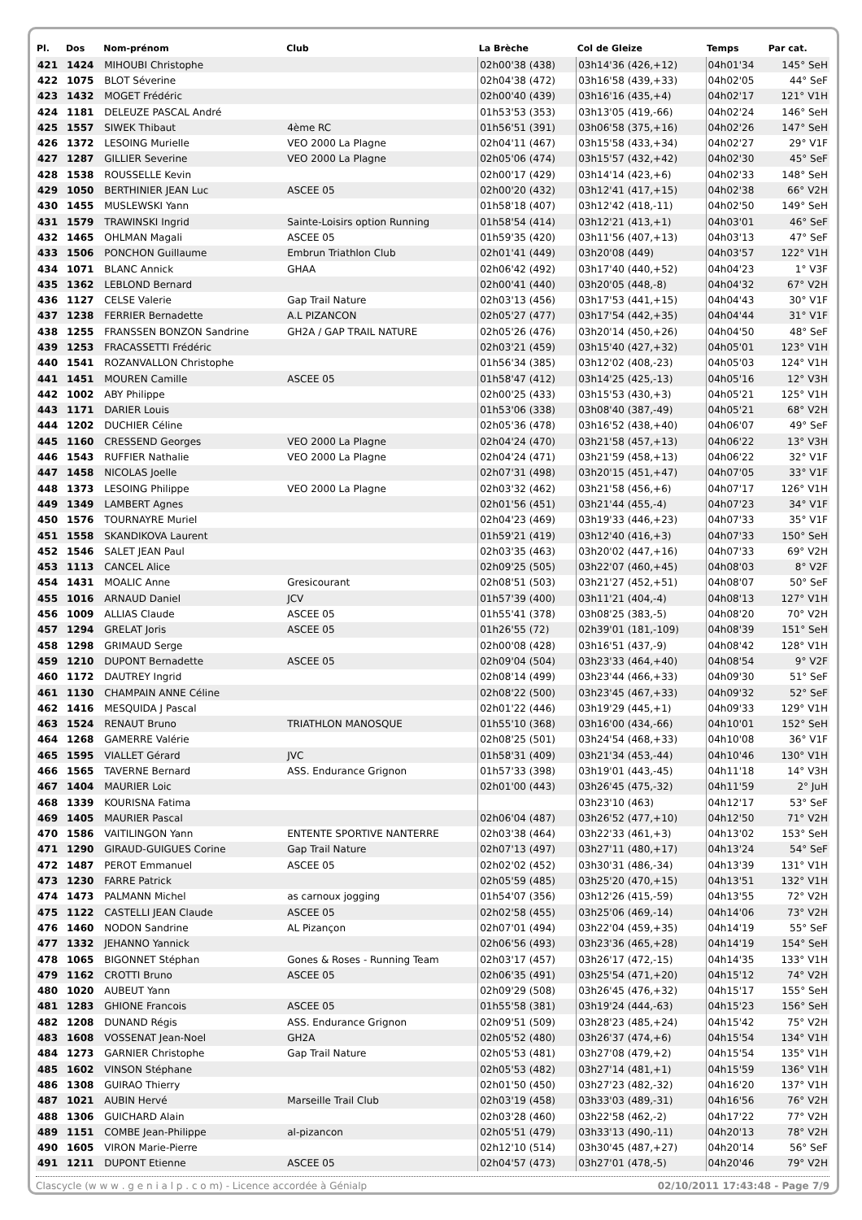| Pl. | Dos | Nom-prénom | Club | La Brèche | Col de Gleize | Temps | Par cat. |
| --- | --- | --- | --- | --- | --- | --- | --- |
| 421 | 1424 | MIHOUBI Christophe | | 02h00'38 (438) | 03h14'36 (426,+12) | 04h01'34 | 145° SeH |
| 422 | 1075 | BLOT Séverine | | 02h04'38 (472) | 03h16'58 (439,+33) | 04h02'05 | 44° SeF |
| 423 | 1432 | MOGET Frédéric | | 02h00'40 (439) | 03h16'16 (435,+4) | 04h02'17 | 121° V1H |
| 424 | 1181 | DELEUZE PASCAL André | | 01h53'53 (353) | 03h13'05 (419,-66) | 04h02'24 | 146° SeH |
| 425 | 1557 | SIWEK Thibaut | 4ème RC | 01h56'51 (391) | 03h06'58 (375,+16) | 04h02'26 | 147° SeH |
| 426 | 1372 | LESOING Murielle | VEO 2000 La Plagne | 02h04'11 (467) | 03h15'58 (433,+34) | 04h02'27 | 29° V1F |
| 427 | 1287 | GILLIER Severine | VEO 2000 La Plagne | 02h05'06 (474) | 03h15'57 (432,+42) | 04h02'30 | 45° SeF |
| 428 | 1538 | ROUSSELLE Kevin | | 02h00'17 (429) | 03h14'14 (423,+6) | 04h02'33 | 148° SeH |
| 429 | 1050 | BERTHINIER JEAN Luc | ASCEE 05 | 02h00'20 (432) | 03h12'41 (417,+15) | 04h02'38 | 66° V2H |
| 430 | 1455 | MUSLEWSKI Yann | | 01h58'18 (407) | 03h12'42 (418,-11) | 04h02'50 | 149° SeH |
| 431 | 1579 | TRAWINSKI Ingrid | Sainte-Loisirs option Running | 01h58'54 (414) | 03h12'21 (413,+1) | 04h03'01 | 46° SeF |
| 432 | 1465 | OHLMAN Magali | ASCEE 05 | 01h59'35 (420) | 03h11'56 (407,+13) | 04h03'13 | 47° SeF |
| 433 | 1506 | PONCHON Guillaume | Embrun Triathlon Club | 02h01'41 (449) | 03h20'08 (449) | 04h03'57 | 122° V1H |
| 434 | 1071 | BLANC Annick | GHAA | 02h06'42 (492) | 03h17'40 (440,+52) | 04h04'23 | 1° V3F |
| 435 | 1362 | LEBLOND Bernard | | 02h00'41 (440) | 03h20'05 (448,-8) | 04h04'32 | 67° V2H |
| 436 | 1127 | CELSE Valerie | Gap Trail Nature | 02h03'13 (456) | 03h17'53 (441,+15) | 04h04'43 | 30° V1F |
| 437 | 1238 | FERRIER Bernadette | A.L PIZANCON | 02h05'27 (477) | 03h17'54 (442,+35) | 04h04'44 | 31° V1F |
| 438 | 1255 | FRANSSEN BONZON Sandrine | GH2A / GAP TRAIL NATURE | 02h05'26 (476) | 03h20'14 (450,+26) | 04h04'50 | 48° SeF |
| 439 | 1253 | FRACASSETTI Frédéric | | 02h03'21 (459) | 03h15'40 (427,+32) | 04h05'01 | 123° V1H |
| 440 | 1541 | ROZANVALLON Christophe | | 01h56'34 (385) | 03h12'02 (408,-23) | 04h05'03 | 124° V1H |
| 441 | 1451 | MOUREN Camille | ASCEE 05 | 01h58'47 (412) | 03h14'25 (425,-13) | 04h05'16 | 12° V3H |
| 442 | 1002 | ABY Philippe | | 02h00'25 (433) | 03h15'53 (430,+3) | 04h05'21 | 125° V1H |
| 443 | 1171 | DARIER Louis | | 01h53'06 (338) | 03h08'40 (387,-49) | 04h05'21 | 68° V2H |
| 444 | 1202 | DUCHIER Céline | | 02h05'36 (478) | 03h16'52 (438,+40) | 04h06'07 | 49° SeF |
| 445 | 1160 | CRESSEND Georges | VEO 2000 La Plagne | 02h04'24 (470) | 03h21'58 (457,+13) | 04h06'22 | 13° V3H |
| 446 | 1543 | RUFFIER Nathalie | VEO 2000 La Plagne | 02h04'24 (471) | 03h21'59 (458,+13) | 04h06'22 | 32° V1F |
| 447 | 1458 | NICOLAS Joelle | | 02h07'31 (498) | 03h20'15 (451,+47) | 04h07'05 | 33° V1F |
| 448 | 1373 | LESOING Philippe | VEO 2000 La Plagne | 02h03'32 (462) | 03h21'58 (456,+6) | 04h07'17 | 126° V1H |
| 449 | 1349 | LAMBERT Agnes | | 02h01'56 (451) | 03h21'44 (455,-4) | 04h07'23 | 34° V1F |
| 450 | 1576 | TOURNAYRE Muriel | | 02h04'23 (469) | 03h19'33 (446,+23) | 04h07'33 | 35° V1F |
| 451 | 1558 | SKANDIKOVA Laurent | | 01h59'21 (419) | 03h12'40 (416,+3) | 04h07'33 | 150° SeH |
| 452 | 1546 | SALET JEAN Paul | | 02h03'35 (463) | 03h20'02 (447,+16) | 04h07'33 | 69° V2H |
| 453 | 1113 | CANCEL Alice | | 02h09'25 (505) | 03h22'07 (460,+45) | 04h08'03 | 8° V2F |
| 454 | 1431 | MOALIC Anne | Gresicourant | 02h08'51 (503) | 03h21'27 (452,+51) | 04h08'07 | 50° SeF |
| 455 | 1016 | ARNAUD Daniel | JCV | 01h57'39 (400) | 03h11'21 (404,-4) | 04h08'13 | 127° V1H |
| 456 | 1009 | ALLIAS Claude | ASCEE 05 | 01h55'41 (378) | 03h08'25 (383,-5) | 04h08'20 | 70° V2H |
| 457 | 1294 | GRELAT Joris | ASCEE 05 | 01h26'55 (72) | 02h39'01 (181,-109) | 04h08'39 | 151° SeH |
| 458 | 1298 | GRIMAUD Serge | | 02h00'08 (428) | 03h16'51 (437,-9) | 04h08'42 | 128° V1H |
| 459 | 1210 | DUPONT Bernadette | ASCEE 05 | 02h09'04 (504) | 03h23'33 (464,+40) | 04h08'54 | 9° V2F |
| 460 | 1172 | DAUTREY Ingrid | | 02h08'14 (499) | 03h23'44 (466,+33) | 04h09'30 | 51° SeF |
| 461 | 1130 | CHAMPAIN ANNE Céline | | 02h08'22 (500) | 03h23'45 (467,+33) | 04h09'32 | 52° SeF |
| 462 | 1416 | MESQUIDA J Pascal | | 02h01'22 (446) | 03h19'29 (445,+1) | 04h09'33 | 129° V1H |
| 463 | 1524 | RENAUT Bruno | TRIATHLON MANOSQUE | 01h55'10 (368) | 03h16'00 (434,-66) | 04h10'01 | 152° SeH |
| 464 | 1268 | GAMERRE Valérie | | 02h08'25 (501) | 03h24'54 (468,+33) | 04h10'08 | 36° V1F |
| 465 | 1595 | VIALLET Gérard | JVC | 01h58'31 (409) | 03h21'34 (453,-44) | 04h10'46 | 130° V1H |
| 466 | 1565 | TAVERNE Bernard | ASS. Endurance Grignon | 01h57'33 (398) | 03h19'01 (443,-45) | 04h11'18 | 14° V3H |
| 467 | 1404 | MAURIER Loic | | 02h01'00 (443) | 03h26'45 (475,-32) | 04h11'59 | 2° JuH |
| 468 | 1339 | KOURISNA Fatima | | | 03h23'10 (463) | 04h12'17 | 53° SeF |
| 469 | 1405 | MAURIER Pascal | | 02h06'04 (487) | 03h26'52 (477,+10) | 04h12'50 | 71° V2H |
| 470 | 1586 | VAITILINGON Yann | ENTENTE SPORTIVE NANTERRE | 02h03'38 (464) | 03h22'33 (461,+3) | 04h13'02 | 153° SeH |
| 471 | 1290 | GIRAUD-GUIGUES Corine | Gap Trail Nature | 02h07'13 (497) | 03h27'11 (480,+17) | 04h13'24 | 54° SeF |
| 472 | 1487 | PEROT Emmanuel | ASCEE 05 | 02h02'02 (452) | 03h30'31 (486,-34) | 04h13'39 | 131° V1H |
| 473 | 1230 | FARRE Patrick | | 02h05'59 (485) | 03h25'20 (470,+15) | 04h13'51 | 132° V1H |
| 474 | 1473 | PALMANN Michel | as carnoux jogging | 01h54'07 (356) | 03h12'26 (415,-59) | 04h13'55 | 72° V2H |
| 475 | 1122 | CASTELLI JEAN Claude | ASCEE 05 | 02h02'58 (455) | 03h25'06 (469,-14) | 04h14'06 | 73° V2H |
| 476 | 1460 | NODON Sandrine | AL Pizançon | 02h07'01 (494) | 03h22'04 (459,+35) | 04h14'19 | 55° SeF |
| 477 | 1332 | JEHANNO Yannick | | 02h06'56 (493) | 03h23'36 (465,+28) | 04h14'19 | 154° SeH |
| 478 | 1065 | BIGONNET Stéphan | Gones & Roses - Running Team | 02h03'17 (457) | 03h26'17 (472,-15) | 04h14'35 | 133° V1H |
| 479 | 1162 | CROTTI Bruno | ASCEE 05 | 02h06'35 (491) | 03h25'54 (471,+20) | 04h15'12 | 74° V2H |
| 480 | 1020 | AUBEUT Yann | | 02h09'29 (508) | 03h26'45 (476,+32) | 04h15'17 | 155° SeH |
| 481 | 1283 | GHIONE Francois | ASCEE 05 | 01h55'58 (381) | 03h19'24 (444,-63) | 04h15'23 | 156° SeH |
| 482 | 1208 | DUNAND Régis | ASS. Endurance Grignon | 02h09'51 (509) | 03h28'23 (485,+24) | 04h15'42 | 75° V2H |
| 483 | 1608 | VOSSENAT Jean-Noel | GH2A | 02h05'52 (480) | 03h26'37 (474,+6) | 04h15'54 | 134° V1H |
| 484 | 1273 | GARNIER Christophe | Gap Trail Nature | 02h05'53 (481) | 03h27'08 (479,+2) | 04h15'54 | 135° V1H |
| 485 | 1602 | VINSON Stéphane | | 02h05'53 (482) | 03h27'14 (481,+1) | 04h15'59 | 136° V1H |
| 486 | 1308 | GUIRAO Thierry | | 02h01'50 (450) | 03h27'23 (482,-32) | 04h16'20 | 137° V1H |
| 487 | 1021 | AUBIN Hervé | Marseille Trail Club | 02h03'19 (458) | 03h33'03 (489,-31) | 04h16'56 | 76° V2H |
| 488 | 1306 | GUICHARD Alain | | 02h03'28 (460) | 03h22'58 (462,-2) | 04h17'22 | 77° V2H |
| 489 | 1151 | COMBE Jean-Philippe | al-pizancon | 02h05'51 (479) | 03h33'13 (490,-11) | 04h20'13 | 78° V2H |
| 490 | 1605 | VIRON Marie-Pierre | | 02h12'10 (514) | 03h30'45 (487,+27) | 04h20'14 | 56° SeF |
| 491 | 1211 | DUPONT Etienne | ASCEE 05 | 02h04'57 (473) | 03h27'01 (478,-5) | 04h20'46 | 79° V2H |
Clascycle (w w w . g e n i a l p . c o m) - Licence accordée à Génialp 02/10/2011 17:43:48 - Page 7/9